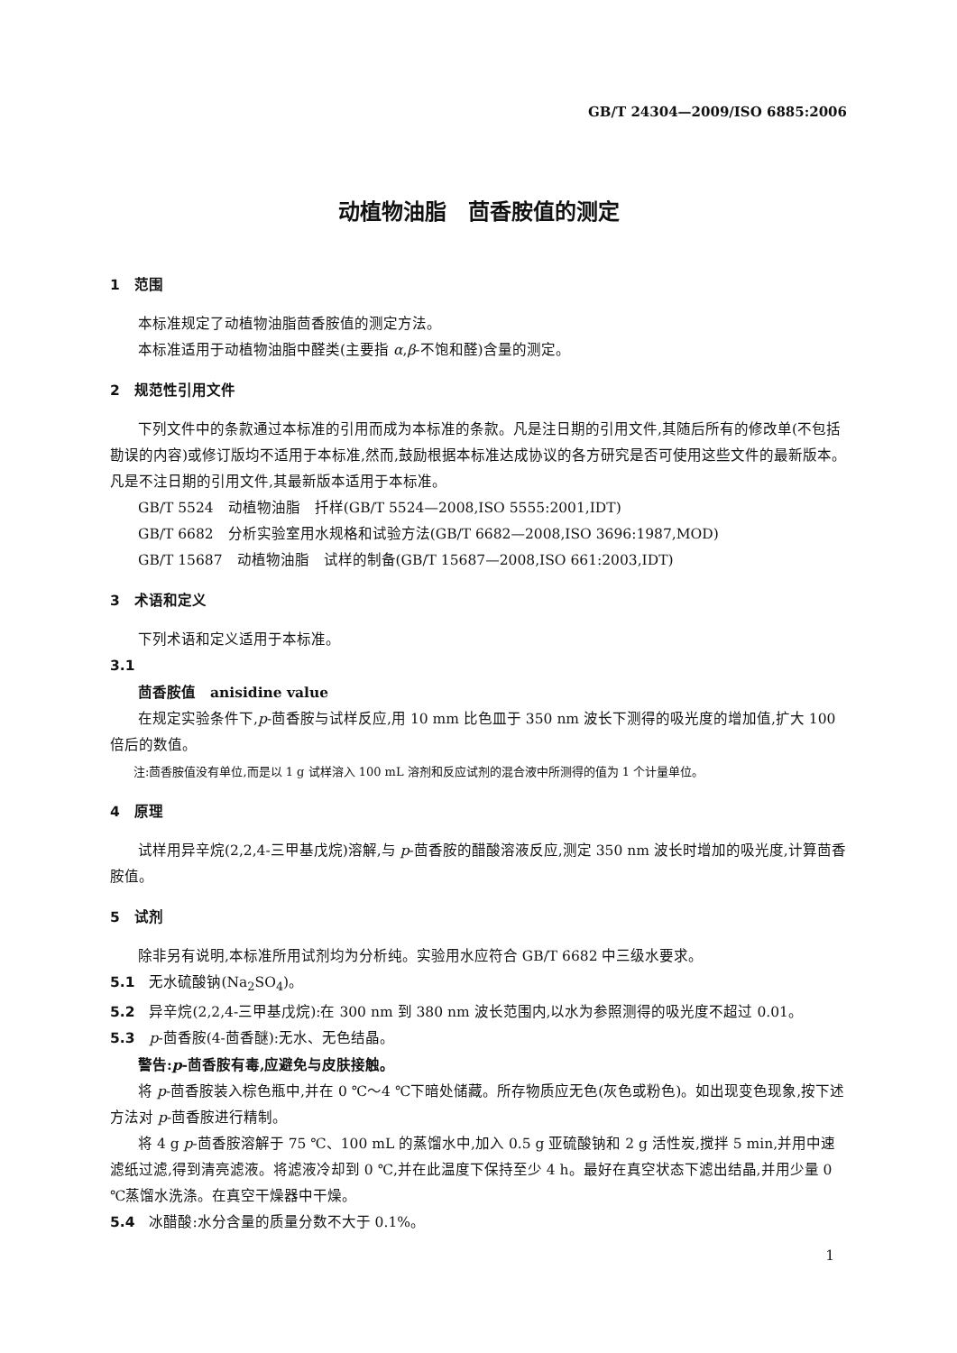GB/T 24304—2009/ISO 6885:2006
动植物油脂　茴香胺值的测定
1　范围
本标准规定了动植物油脂茴香胺值的测定方法。
本标准适用于动植物油脂中醛类(主要指 α,β-不饱和醛)含量的测定。
2　规范性引用文件
下列文件中的条款通过本标准的引用而成为本标准的条款。凡是注日期的引用文件,其随后所有的修改单(不包括勘误的内容)或修订版均不适用于本标准,然而,鼓励根据本标准达成协议的各方研究是否可使用这些文件的最新版本。凡是不注日期的引用文件,其最新版本适用于本标准。
GB/T 5524　动植物油脂　扦样(GB/T 5524—2008,ISO 5555:2001,IDT)
GB/T 6682　分析实验室用水规格和试验方法(GB/T 6682—2008,ISO 3696:1987,MOD)
GB/T 15687　动植物油脂　试样的制备(GB/T 15687—2008,ISO 661:2003,IDT)
3　术语和定义
下列术语和定义适用于本标准。
3.1
茴香胺值　anisidine value
在规定实验条件下,p-茴香胺与试样反应,用 10 mm 比色皿于 350 nm 波长下测得的吸光度的增加值,扩大 100 倍后的数值。
注:茴香胺值没有单位,而是以 1 g 试样溶入 100 mL 溶剂和反应试剂的混合液中所测得的值为 1 个计量单位。
4　原理
试样用异辛烷(2,2,4-三甲基戊烷)溶解,与 p-茴香胺的醋酸溶液反应,测定 350 nm 波长时增加的吸光度,计算茴香胺值。
5　试剂
除非另有说明,本标准所用试剂均为分析纯。实验用水应符合 GB/T 6682 中三级水要求。
5.1　无水硫酸钠(Na<sub>2</sub>SO<sub>4</sub>)。
5.2　异辛烷(2,2,4-三甲基戊烷):在 300 nm 到 380 nm 波长范围内,以水为参照测得的吸光度不超过 0.01。
5.3　p-茴香胺(4-茴香醚):无水、无色结晶。
警告:p-茴香胺有毒,应避免与皮肤接触。
将 p-茴香胺装入棕色瓶中,并在 0 ℃～4 ℃下暗处储藏。所存物质应无色(灰色或粉色)。如出现变色现象,按下述方法对 p-茴香胺进行精制。
将 4 g p-茴香胺溶解于 75 ℃、100 mL 的蒸馏水中,加入 0.5 g 亚硫酸钠和 2 g 活性炭,搅拌 5 min,并用中速滤纸过滤,得到清亮滤液。将滤液冷却到 0 ℃,并在此温度下保持至少 4 h。最好在真空状态下滤出结晶,并用少量 0 ℃蒸馏水洗涤。在真空干燥器中干燥。
5.4　冰醋酸:水分含量的质量分数不大于 0.1%。
1